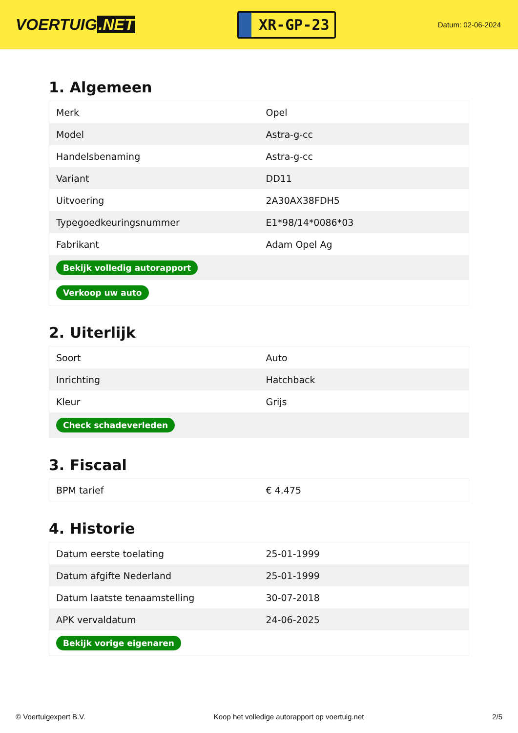VOERTUIG.NET
XR-GP-23
Datum: 02-06-2024
1. Algemeen
| Merk | Opel |
| Model | Astra-g-cc |
| Handelsbenaming | Astra-g-cc |
| Variant | DD11 |
| Uitvoering | 2A30AX38FDH5 |
| Typegoedkeuringsnummer | E1*98/14*0086*03 |
| Fabrikant | Adam Opel Ag |
| Bekijk volledig autorapport | |
| Verkoop uw auto | |
2. Uiterlijk
| Soort | Auto |
| Inrichting | Hatchback |
| Kleur | Grijs |
| Check schadeverleden | |
3. Fiscaal
| BPM tarief | € 4.475 |
4. Historie
| Datum eerste toelating | 25-01-1999 |
| Datum afgifte Nederland | 25-01-1999 |
| Datum laatste tenaamstelling | 30-07-2018 |
| APK vervaldatum | 24-06-2025 |
| Bekijk vorige eigenaren | |
© Voertuigexpert B.V. Koop het volledige autorapport op voertuig.net 2/5